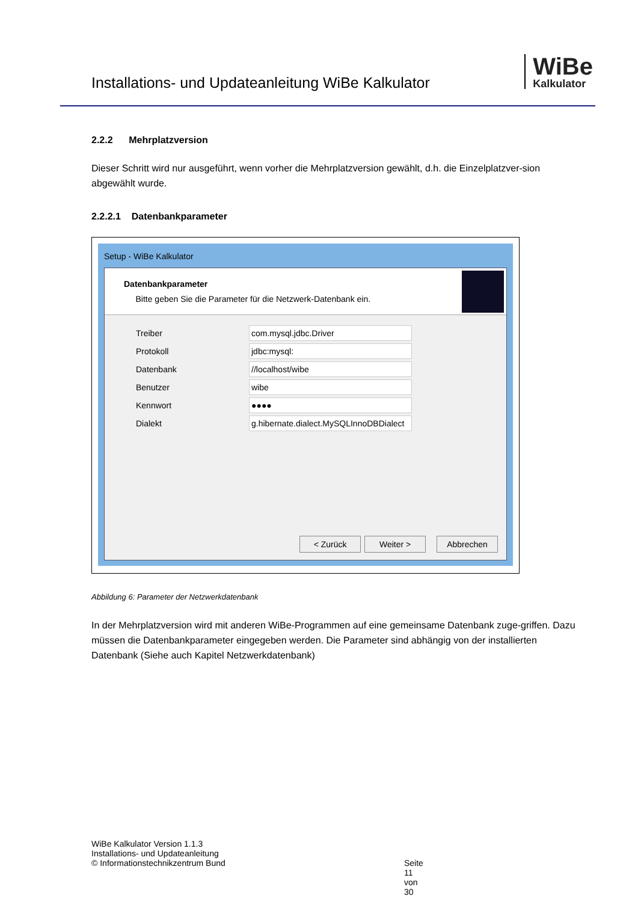Installations- und Updateanleitung WiBe Kalkulator
WiBe
Kalkulator
2.2.2 Mehrplatzversion
Dieser Schritt wird nur ausgeführt, wenn vorher die Mehrplatzversion gewählt, d.h. die Einzelplatzver-sion abgewählt wurde.
2.2.2.1 Datenbankparameter
Setup - WiBe Kalkulator
Datenbankparameter
Bitte geben Sie die Parameter für die Netzwerk-Datenbank ein.
Treiber
com.mysql.jdbc.Driver
Protokoll
jdbc:mysql:
Datenbank
//localhost/wibe
Benutzer
wibe
Kennwort
●●●●
Dialekt
g.hibernate.dialect.MySQLInnoDBDialect
< Zurück Weiter > Abbrechen
Abbildung 6: Parameter der Netzwerkdatenbank
In der Mehrplatzversion wird mit anderen WiBe-Programmen auf eine gemeinsame Datenbank zuge-griffen. Dazu müssen die Datenbankparameter eingegeben werden. Die Parameter sind abhängig von der installierten Datenbank (Siehe auch Kapitel Netzwerkdatenbank)
WiBe Kalkulator Version 1.1.3
Installations- und Updateanleitung
© Informationstechnikzentrum Bund
Seite 11 von 30